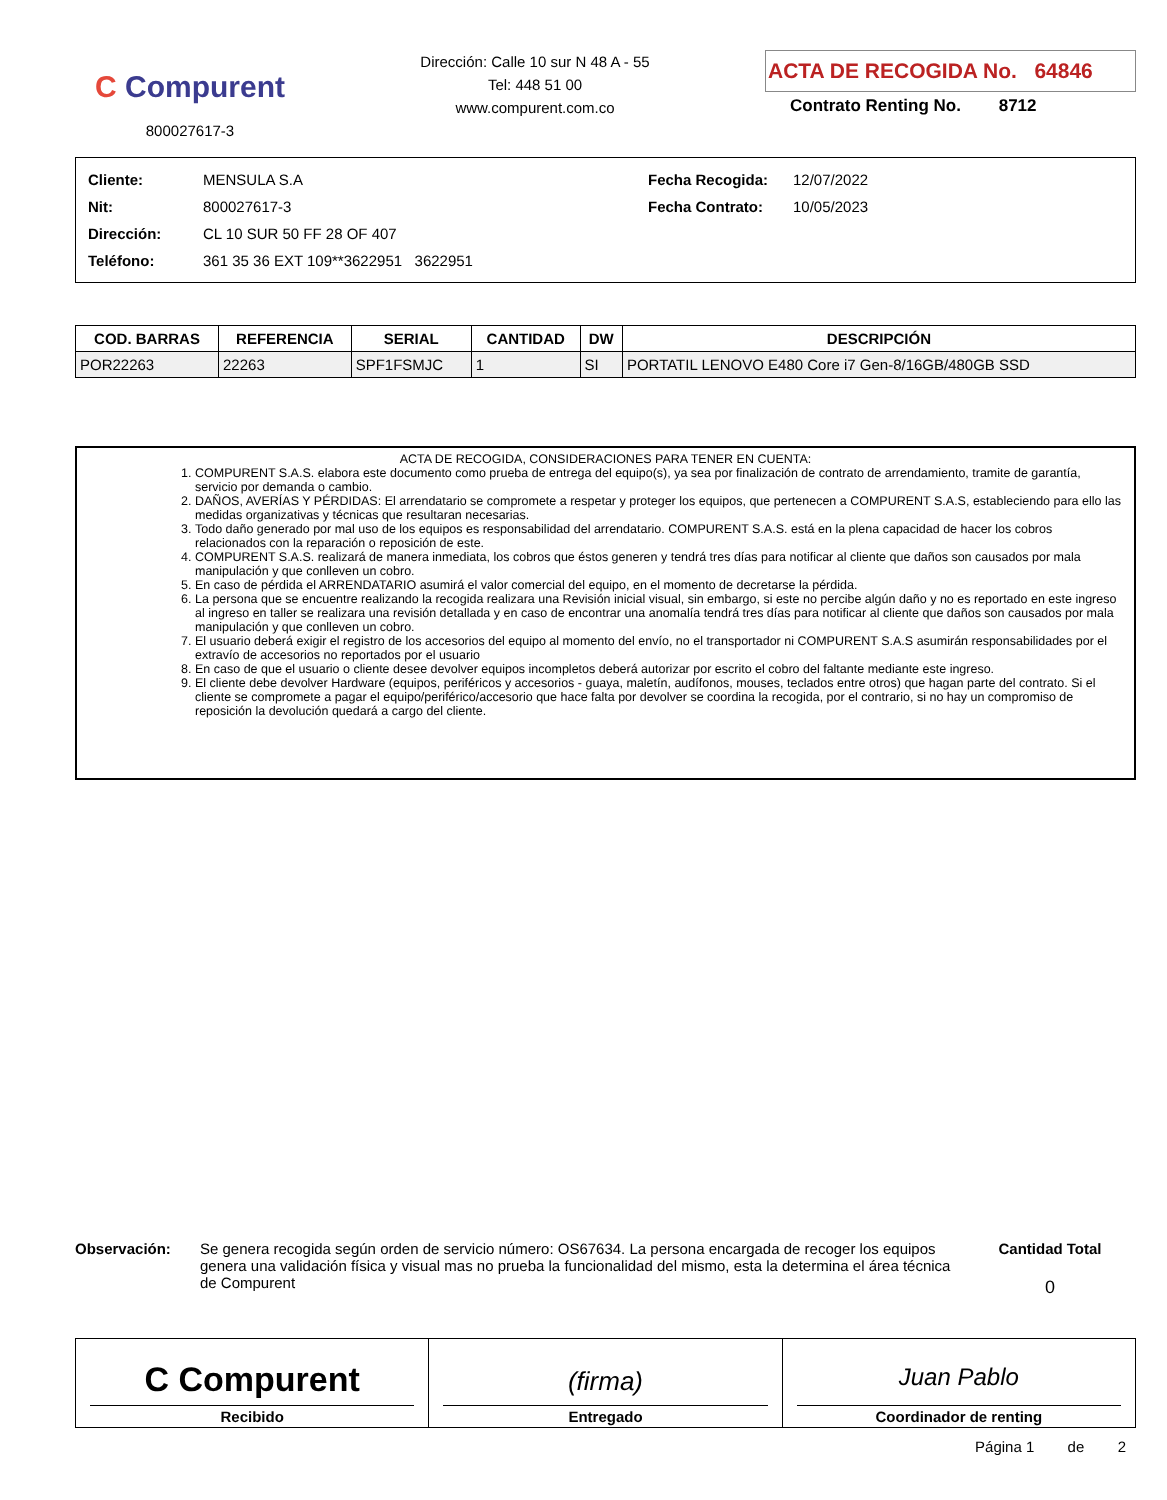C Compurent
800027617-3
Dirección: Calle 10 sur N 48 A - 55
Tel: 448 51 00
www.compurent.com.co
ACTA DE RECOGIDA No. 64846
Contrato Renting No. 8712
| Cliente: | MENSULA S.A | Fecha Recogida: | 12/07/2022 |
| Nit: | 800027617-3 | Fecha Contrato: | 10/05/2023 |
| Dirección: | CL 10 SUR 50 FF 28 OF 407 | | |
| Teléfono: | 361 35 36 EXT 109**3622951 3622951 | | |
| COD. BARRAS | REFERENCIA | SERIAL | CANTIDAD | DW | DESCRIPCIÓN |
| --- | --- | --- | --- | --- | --- |
| POR22263 | 22263 | SPF1FSMJC | 1 | SI | PORTATIL LENOVO E480 Core i7 Gen-8/16GB/480GB SSD |
ACTA DE RECOGIDA, CONSIDERACIONES PARA TENER EN CUENTA:
1. COMPURENT S.A.S. elabora este documento como prueba de entrega del equipo(s), ya sea por finalización de contrato de arrendamiento, tramite de garantía, servicio por demanda o cambio.
2. DAÑOS, AVERÍAS Y PÉRDIDAS: El arrendatario se compromete a respetar y proteger los equipos, que pertenecen a COMPURENT S.A.S, estableciendo para ello las medidas organizativas y técnicas que resultaran necesarias.
3. Todo daño generado por mal uso de los equipos es responsabilidad del arrendatario. COMPURENT S.A.S. está en la plena capacidad de hacer los cobros relacionados con la reparación o reposición de este.
4. COMPURENT S.A.S. realizará de manera inmediata, los cobros que éstos generen y tendrá tres días para notificar al cliente que daños son causados por mala manipulación y que conlleven un cobro.
5. En caso de pérdida el ARRENDATARIO asumirá el valor comercial del equipo, en el momento de decretarse la pérdida.
6. La persona que se encuentre realizando la recogida realizara una Revisión inicial visual, sin embargo, si este no percibe algún daño y no es reportado en este ingreso al ingreso en taller se realizara una revisión detallada y en caso de encontrar una anomalía tendrá tres días para notificar al cliente que daños son causados por mala manipulación y que conlleven un cobro.
7. El usuario deberá exigir el registro de los accesorios del equipo al momento del envío, no el transportador ni COMPURENT S.A.S asumirán responsabilidades por el extravío de accesorios no reportados por el usuario
8. En caso de que el usuario o cliente desee devolver equipos incompletos deberá autorizar por escrito el cobro del faltante mediante este ingreso.
9. El cliente debe devolver Hardware (equipos, periféricos y accesorios - guaya, maletín, audífonos, mouses, teclados entre otros) que hagan parte del contrato. Si el cliente se compromete a pagar el equipo/periférico/accesorio que hace falta por devolver se coordina la recogida, por el contrario, si no hay un compromiso de reposición la devolución quedará a cargo del cliente.
Observación: Se genera recogida según orden de servicio número: OS67634. La persona encargada de recoger los equipos genera una validación física y visual mas no prueba la funcionalidad del mismo, esta la determina el área técnica de Compurent
Cantidad Total
0
C Compurent
Recibido
(firma)
Entregado
Juan Pablo
Coordinador de renting
Página 1 de 2